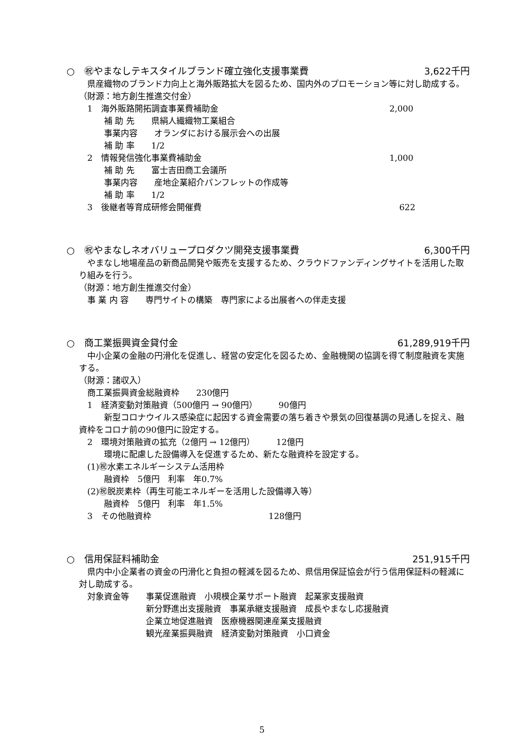○　㊗やまなしテキスタイルブランド確立強化支援事業費 3,622千円
県産織物のブランド力向上と海外販路拡大を図るため、国内外のプロモーション等に対し助成する。
（財源：地方創生推進交付金）
　1　海外販路開拓調査事業費補助金 2,000
　　　補 助 先　　県絹人繊織物工業組合
　　　事業内容　　オランダにおける展示会への出展
　　　補 助 率　　1/2
　2　情報発信強化事業費補助金 1,000
　　　補 助 先　　富士吉田商工会議所
　　　事業内容　　産地企業紹介パンフレットの作成等
　　　補 助 率　　1/2
　3　後継者等育成研修会開催費 622
○　㊗やまなしネオバリュープロダクツ開発支援事業費 6,300千円
やまなし地場産品の新商品開発や販売を支援するため、クラウドファンディングサイトを活用した取り組みを行う。
（財源：地方創生推進交付金）
　事 業 内 容　　専門サイトの構築　専門家による出展者への伴走支援
○　商工業振興資金貸付金 61,289,919千円
中小企業の金融の円滑化を促進し、経営の安定化を図るため、金融機関の協調を得て制度融資を実施する。
（財源：諸収入）
　商工業振興資金総融資枠　　230億円
　1　経済変動対策融資（500億円 → 90億円）　　　90億円
　　　新型コロナウイルス感染症に起因する資金需要の落ち着きや景気の回復基調の見通しを捉え、融資枠をコロナ前の90億円に設定する。
　2　環境対策融資の拡充（2億円 → 12億円）　　　12億円
　　　環境に配慮した設備導入を促進するため、新たな融資枠を設定する。
　(1)㊗水素エネルギーシステム活用枠
　　　融資枠　5億円　利率　年0.7%
　(2)㊗脱炭素枠（再生可能エネルギーを活用した設備導入等）
　　　融資枠　5億円　利率　年1.5%
　3　その他融資枠　　　　　　　　　　　　　　128億円
○　信用保証料補助金 251,915千円
県内中小企業者の資金の円滑化と負担の軽減を図るため、県信用保証協会が行う信用保証料の軽減に対し助成する。
　対象資金等　　事業促進融資　小規模企業サポート融資　起業家支援融資
　　　　　　　　新分野進出支援融資　事業承継支援融資　成長やまなし応援融資
　　　　　　　　企業立地促進融資　医療機器関連産業支援融資
　　　　　　　　観光産業振興融資　経済変動対策融資　小口資金
5